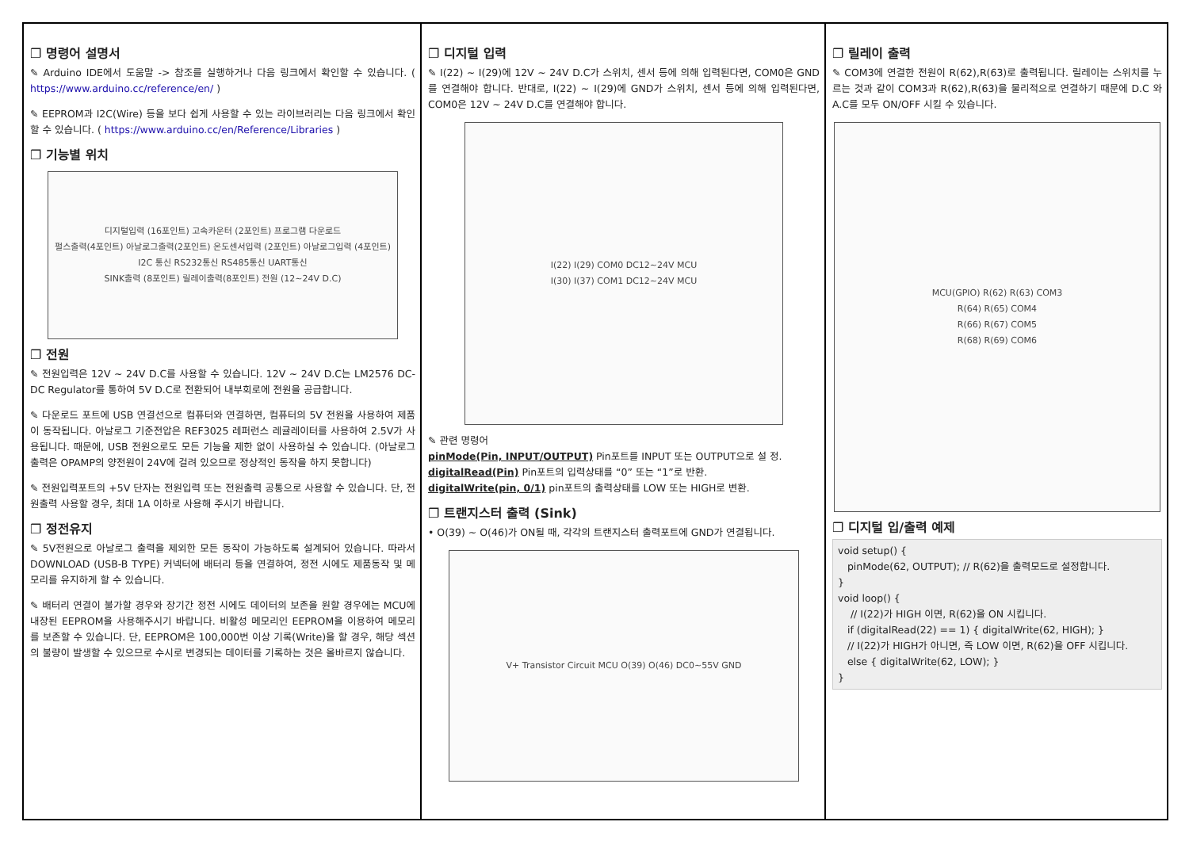❐ 명령어 설명서
✎ Arduino IDE에서 도움말 -> 참조를 실행하거나 다음 링크에서 확인할 수 있습니다. ( https://www.arduino.cc/reference/en/ )
✎ EEPROM과 I2C(Wire) 등을 보다 쉽게 사용할 수 있는 라이브러리는 다음 링크에서 확인할 수 있습니다. ( https://www.arduino.cc/en/Reference/Libraries )
❐ 기능별 위치
디지털입력 (16포인트) 고속카운터 (2포인트) 프로그램 다운로드
펄스출력(4포인트) 아날로그출력(2포인트) 온도센서입력 (2포인트) 아날로그입력 (4포인트)
I2C 통신 RS232통신 RS485통신 UART통신
SINK출력 (8포인트) 릴레이출력(8포인트) 전원 (12~24V D.C)
❐ 전원
✎ 전원입력은 12V ~ 24V D.C를 사용할 수 있습니다. 12V ~ 24V D.C는 LM2576 DC-DC Regulator를 통하여 5V D.C로 전환되어 내부회로에 전원을 공급합니다.
✎ 다운로드 포트에 USB 연결선으로 컴퓨터와 연결하면, 컴퓨터의 5V 전원을 사용하여 제품이 동작됩니다. 아날로그 기준전압은 REF3025 레퍼런스 레귤레이터를 사용하여 2.5V가 사용됩니다. 때문에, USB 전원으로도 모든 기능을 제한 없이 사용하실 수 있습니다. (아날로그 출력은 OPAMP의 양전원이 24V에 걸려 있으므로 정상적인 동작을 하지 못합니다)
✎ 전원입력포트의 +5V 단자는 전원입력 또는 전원출력 공통으로 사용할 수 있습니다. 단, 전원출력 사용할 경우, 최대 1A 이하로 사용해 주시기 바랍니다.
❐ 정전유지
✎ 5V전원으로 아날로그 출력을 제외한 모든 동작이 가능하도록 설계되어 있습니다. 따라서 DOWNLOAD (USB-B TYPE) 커넥터에 배터리 등을 연결하여, 정전 시에도 제품동작 및 메모리를 유지하게 할 수 있습니다.
✎ 배터리 연결이 불가할 경우와 장기간 정전 시에도 데이터의 보존을 원할 경우에는 MCU에 내장된 EEPROM을 사용해주시기 바랍니다. 비활성 메모리인 EEPROM을 이용하여 메모리를 보존할 수 있습니다. 단, EEPROM은 100,000번 이상 기록(Write)을 할 경우, 해당 섹션의 불량이 발생할 수 있으므로 수시로 변경되는 데이터를 기록하는 것은 올바르지 않습니다.
❐ 디지털 입력
✎ I(22) ~ I(29)에 12V ~ 24V D.C가 스위치, 센서 등에 의해 입력된다면, COM0은 GND를 연결해야 합니다. 반대로, I(22) ~ I(29)에 GND가 스위치, 센서 등에 의해 입력된다면, COM0은 12V ~ 24V D.C를 연결해야 합니다.
I(22) I(29) COM0 DC12~24V MCU
I(30) I(37) COM1 DC12~24V MCU
✎ 관련 명령어
pinMode(Pin, INPUT/OUTPUT) Pin포트를 INPUT 또는 OUTPUT으로 설 정.
digitalRead(Pin) Pin포트의 입력상태를 “0” 또는 “1”로 반환.
digitalWrite(pin, 0/1) pin포트의 출력상태를 LOW 또는 HIGH로 변환.
❐ 트랜지스터 출력 (Sink)
• O(39) ~ O(46)가 ON될 때, 각각의 트랜지스터 출력포트에 GND가 연결됩니다.
V+ Transistor Circuit MCU O(39) O(46) DC0~55V GND
❐ 릴레이 출력
✎ COM3에 연결한 전원이 R(62),R(63)로 출력됩니다. 릴레이는 스위치를 누르는 것과 같이 COM3과 R(62),R(63)을 물리적으로 연결하기 때문에 D.C 와 A.C를 모두 ON/OFF 시킬 수 있습니다.
MCU(GPIO) R(62) R(63) COM3
R(64) R(65) COM4
R(66) R(67) COM5
R(68) R(69) COM6
❐ 디지털 입/출력 예제
void setup() { pinMode(62, OUTPUT); // R(62)을 출력모드로 설정합니다. } void loop() { // I(22)가 HIGH 이면, R(62)을 ON 시킵니다. if (digitalRead(22) == 1) { digitalWrite(62, HIGH); } // I(22)가 HIGH가 아니면, 즉 LOW 이면, R(62)을 OFF 시킵니다. else { digitalWrite(62, LOW); } }